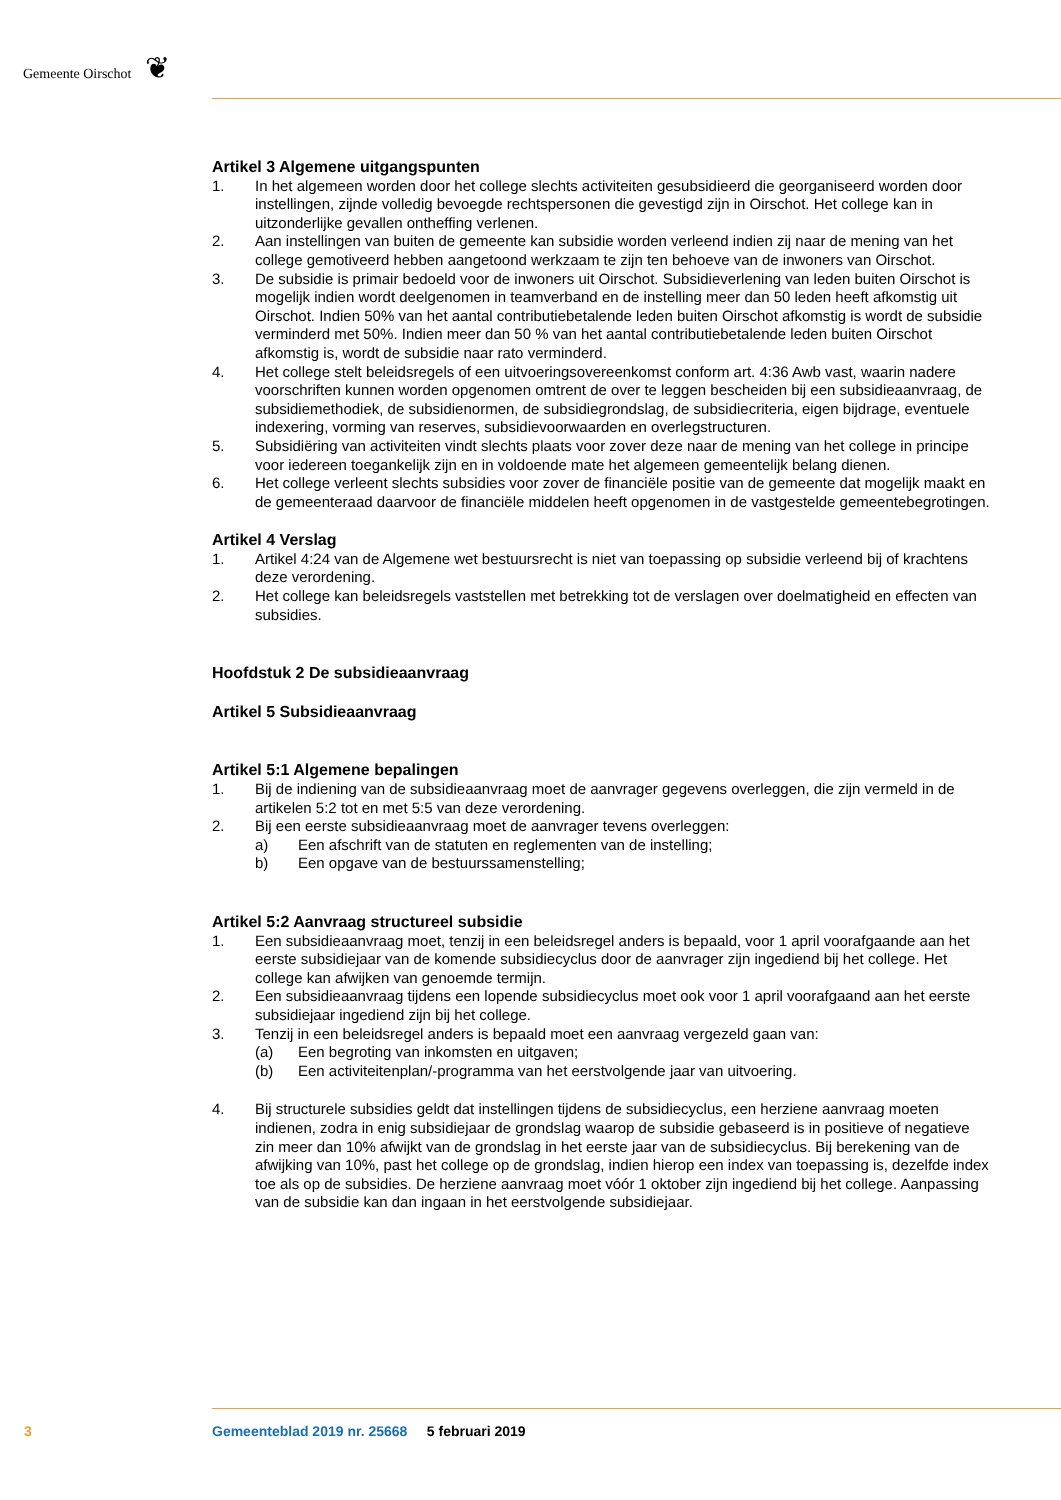Gemeente Oirschot ❦
Artikel 3 Algemene uitgangspunten
1. In het algemeen worden door het college slechts activiteiten gesubsidieerd die georganiseerd worden door instellingen, zijnde volledig bevoegde rechtspersonen die gevestigd zijn in Oirschot. Het college kan in uitzonderlijke gevallen ontheffing verlenen.
2. Aan instellingen van buiten de gemeente kan subsidie worden verleend indien zij naar de mening van het college gemotiveerd hebben aangetoond werkzaam te zijn ten behoeve van de inwoners van Oirschot.
3. De subsidie is primair bedoeld voor de inwoners uit Oirschot. Subsidieverlening van leden buiten Oirschot is mogelijk indien wordt deelgenomen in teamverband en de instelling meer dan 50 leden heeft afkomstig uit Oirschot. Indien 50% van het aantal contributiebetalende leden buiten Oirschot afkomstig is wordt de subsidie verminderd met 50%. Indien meer dan 50 % van het aantal contributiebetalende leden buiten Oirschot afkomstig is, wordt de subsidie naar rato verminderd.
4. Het college stelt beleidsregels of een uitvoeringsovereenkomst conform art. 4:36 Awb vast, waarin nadere voorschriften kunnen worden opgenomen omtrent de over te leggen bescheiden bij een subsidieaanvraag, de subsidiemethodiek, de subsidienormen, de subsidiegrondslag, de subsidiecriteria, eigen bijdrage, eventuele indexering, vorming van reserves, subsidievoorwaarden en overlegstructuren.
5. Subsidiëring van activiteiten vindt slechts plaats voor zover deze naar de mening van het college in principe voor iedereen toegankelijk zijn en in voldoende mate het algemeen gemeentelijk belang dienen.
6. Het college verleent slechts subsidies voor zover de financiële positie van de gemeente dat mogelijk maakt en de gemeenteraad daarvoor de financiële middelen heeft opgenomen in de vastgestelde gemeentebegrotingen.
Artikel 4 Verslag
1. Artikel 4:24 van de Algemene wet bestuursrecht is niet van toepassing op subsidie verleend bij of krachtens deze verordening.
2. Het college kan beleidsregels vaststellen met betrekking tot de verslagen over doelmatigheid en effecten van subsidies.
Hoofdstuk 2 De subsidieaanvraag
Artikel 5 Subsidieaanvraag
Artikel 5:1 Algemene bepalingen
1. Bij de indiening van de subsidieaanvraag moet de aanvrager gegevens overleggen, die zijn vermeld in de artikelen 5:2 tot en met 5:5 van deze verordening.
2. Bij een eerste subsidieaanvraag moet de aanvrager tevens overleggen:
a) Een afschrift van de statuten en reglementen van de instelling;
b) Een opgave van de bestuurssamenstelling;
Artikel 5:2 Aanvraag structureel subsidie
1. Een subsidieaanvraag moet, tenzij in een beleidsregel anders is bepaald, voor 1 april voorafgaande aan het eerste subsidiejaar van de komende subsidiecyclus door de aanvrager zijn ingediend bij het college. Het college kan afwijken van genoemde termijn.
2. Een subsidieaanvraag tijdens een lopende subsidiecyclus moet ook voor 1 april voorafgaand aan het eerste subsidiejaar ingediend zijn bij het college.
3. Tenzij in een beleidsregel anders is bepaald moet een aanvraag vergezeld gaan van:
(a) Een begroting van inkomsten en uitgaven;
(b) Een activiteitenplan/-programma van het eerstvolgende jaar van uitvoering.
4. Bij structurele subsidies geldt dat instellingen tijdens de subsidiecyclus, een herziene aanvraag moeten indienen, zodra in enig subsidiejaar de grondslag waarop de subsidie gebaseerd is in positieve of negatieve zin meer dan 10% afwijkt van de grondslag in het eerste jaar van de subsidiecyclus. Bij berekening van de afwijking van 10%, past het college op de grondslag, indien hierop een index van toepassing is, dezelfde index toe als op de subsidies. De herziene aanvraag moet vóór 1 oktober zijn ingediend bij het college. Aanpassing van de subsidie kan dan ingaan in het eerstvolgende subsidiejaar.
3
Gemeenteblad 2019 nr. 25668 5 februari 2019